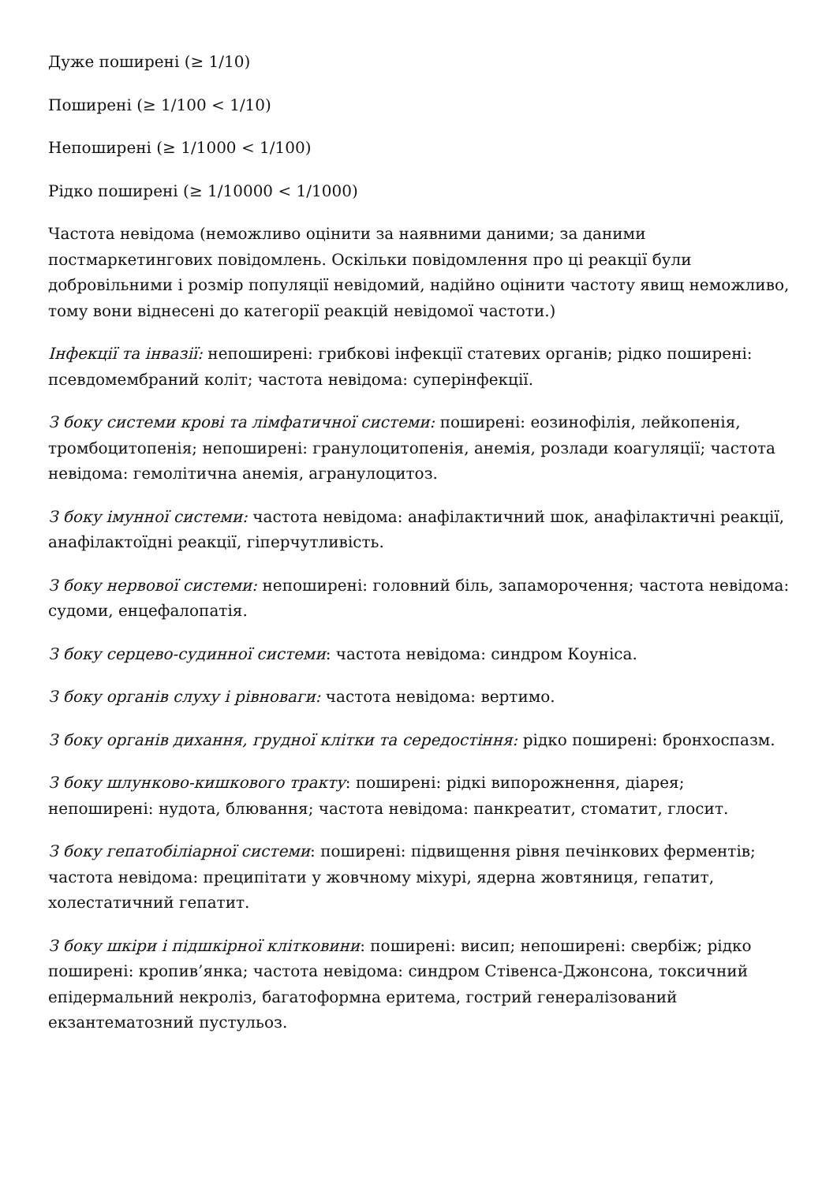Дуже поширені (≥ 1/10)
Поширені (≥ 1/100 < 1/10)
Непоширені (≥ 1/1000 < 1/100)
Рідко поширені (≥ 1/10000 < 1/1000)
Частота невідома (неможливо оцінити за наявними даними; за даними постмаркетингових повідомлень. Оскільки повідомлення про ці реакції були добровільними і розмір популяції невідомий, надійно оцінити частоту явищ неможливо, тому вони віднесені до категорії реакцій невідомої частоти.)
Інфекції та інвазії: непоширені: грибкові інфекції статевих органів; рідко поширені: псевдомембраний коліт; частота невідома: суперінфекції.
З боку системи крові та лімфатичної системи: поширені: еозинофілія, лейкопенія, тромбоцитопенія; непоширені: гранулоцитопенія, анемія, розлади коагуляції; частота невідома: гемолітична анемія, агранулоцитоз.
З боку імунної системи: частота невідома: анафілактичний шок, анафілактичні реакції, анафілактоїдні реакції, гіперчутливість.
З боку нервової системи: непоширені: головний біль, запаморочення; частота невідома: судоми, енцефалопатія.
З боку серцево-судинної системи: частота невідома: синдром Коуніса.
З боку органів слуху і рівноваги: частота невідома: вертимо.
З боку органів дихання, грудної клітки та середостіння: рідко поширені: бронхоспазм.
З боку шлунково-кишкового тракту: поширені: рідкі випорожнення, діарея; непоширені: нудота, блювання; частота невідома: панкреатит, стоматит, глосит.
З боку гепатобіліарної системи: поширені: підвищення рівня печінкових ферментів; частота невідома: преципітати у жовчному міхурі, ядерна жовтяниця, гепатит, холестатичний гепатит.
З боку шкіри і підшкірної клітковини: поширені: висип; непоширені: свербіж; рідко поширені: кропив’янка; частота невідома: синдром Стівенса-Джонсона, токсичний епідермальний некроліз, багатоформна еритема, гострий генералізований екзантематозний пустульоз.